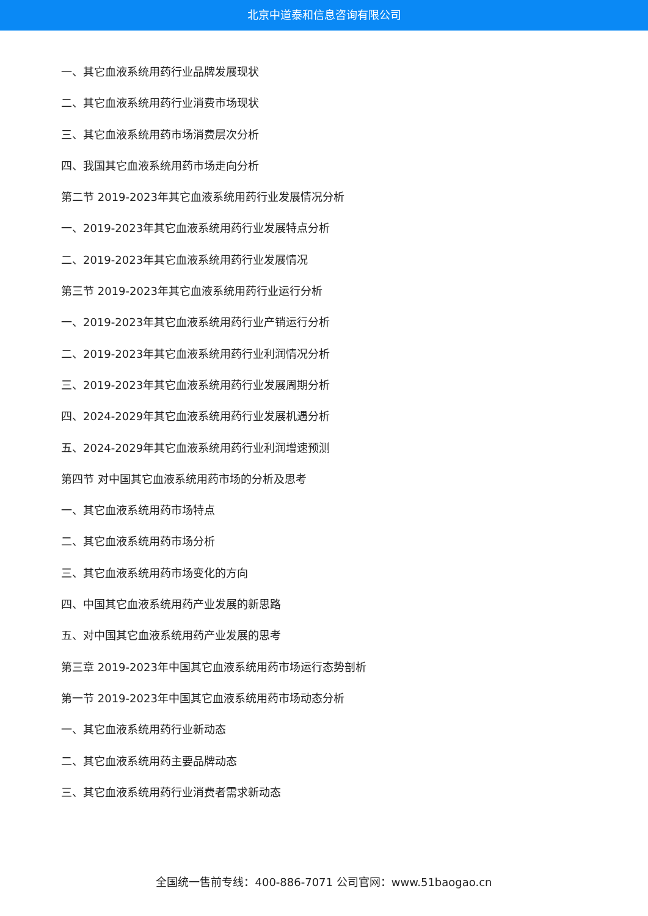北京中道泰和信息咨询有限公司
一、其它血液系统用药行业品牌发展现状
二、其它血液系统用药行业消费市场现状
三、其它血液系统用药市场消费层次分析
四、我国其它血液系统用药市场走向分析
第二节 2019-2023年其它血液系统用药行业发展情况分析
一、2019-2023年其它血液系统用药行业发展特点分析
二、2019-2023年其它血液系统用药行业发展情况
第三节 2019-2023年其它血液系统用药行业运行分析
一、2019-2023年其它血液系统用药行业产销运行分析
二、2019-2023年其它血液系统用药行业利润情况分析
三、2019-2023年其它血液系统用药行业发展周期分析
四、2024-2029年其它血液系统用药行业发展机遇分析
五、2024-2029年其它血液系统用药行业利润增速预测
第四节 对中国其它血液系统用药市场的分析及思考
一、其它血液系统用药市场特点
二、其它血液系统用药市场分析
三、其它血液系统用药市场变化的方向
四、中国其它血液系统用药产业发展的新思路
五、对中国其它血液系统用药产业发展的思考
第三章 2019-2023年中国其它血液系统用药市场运行态势剖析
第一节 2019-2023年中国其它血液系统用药市场动态分析
一、其它血液系统用药行业新动态
二、其它血液系统用药主要品牌动态
三、其它血液系统用药行业消费者需求新动态
全国统一售前专线：400-886-7071 公司官网：www.51baogao.cn